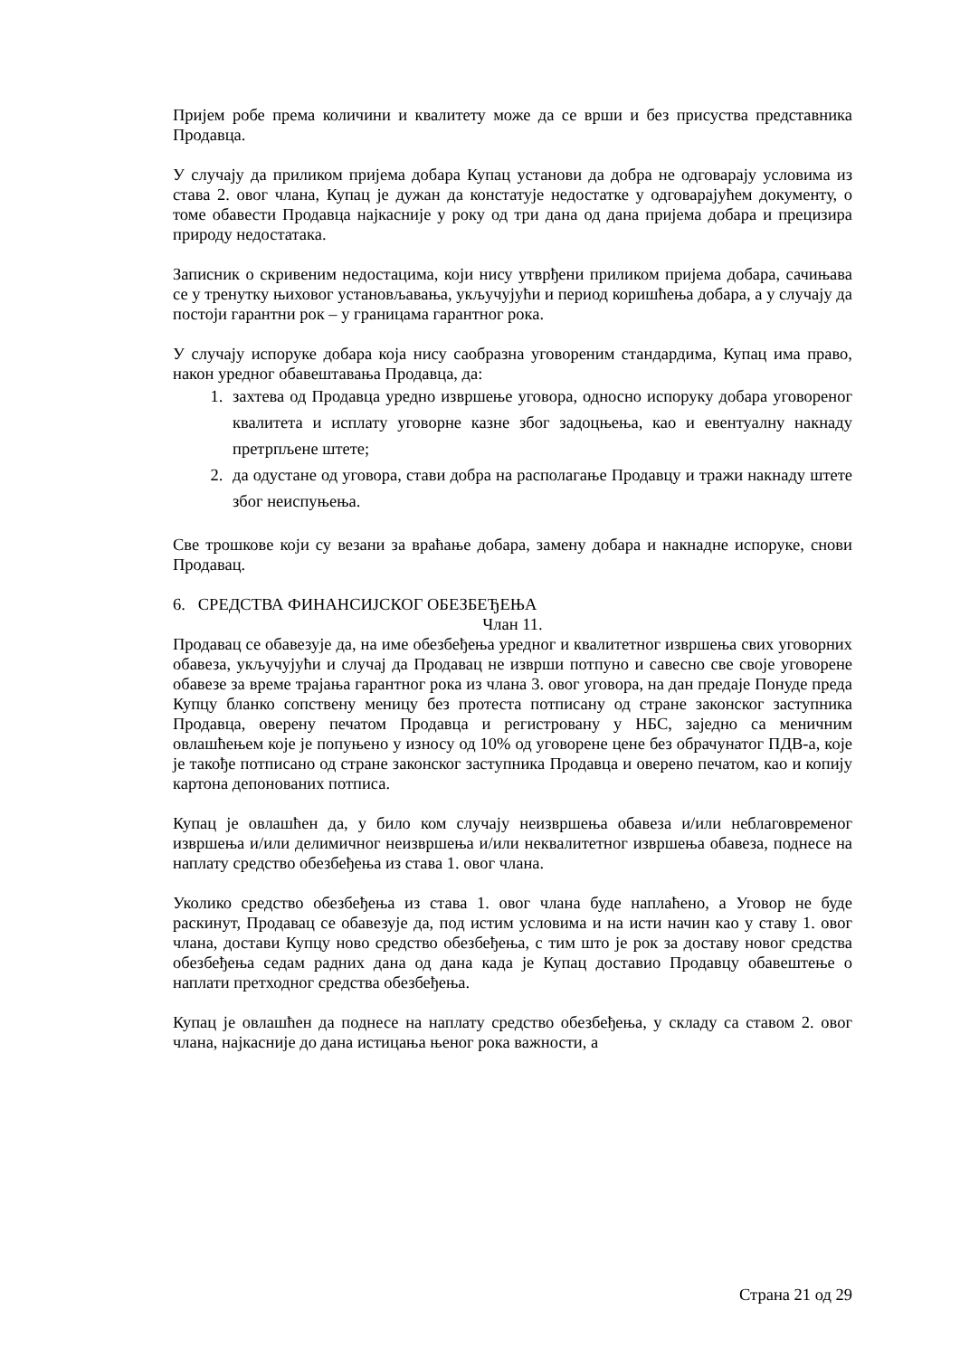Пријем робе према количини и квалитету може да се врши и без присуства представника Продавца.
У случају да приликом пријема добара Купац установи да добра не одговарају условима из става 2. овог члана, Купац је дужан да констатује недостатке у одговарајућем документу, о томе обавести Продавца најкасније у року од три дана од дана пријема добара и прецизира природу недостатака.
Записник о скривеним недостацима, који нису утврђени приликом пријема добара, сачињава се у тренутку њиховог установљавања, укључујући и период коришћења добара, а у случају да постоји гарантни рок – у границама гарантног рока.
У случају испоруке добара која нису саобразна уговореним стандардима, Купац има право, након уредног обавештавања Продавца, да:
1. захтева од Продавца уредно извршење уговора, односно испоруку добара уговореног квалитета и исплату уговорне казне због задоцњења, као и евентуалну накнаду претрпљене штете;
2. да одустане од уговора, стави добра на располагање Продавцу и тражи накнаду штете због неиспуњења.
Све трошкове који су везани за враћање добара, замену добара и накнадне испоруке, снови Продавац.
6. СРЕДСТВА ФИНАНСИЈСКОГ ОБЕЗБЕЂЕЊА
Члан 11.
Продавац се обавезује да, на име обезбеђења уредног и квалитетног извршења свих уговорних обавеза, укључујући и случај да Продавац не изврши потпуно и савесно све своје уговорене обавезе за време трајања гарантног рока из члана 3. овог уговора, на дан предаје Понуде преда Купцу бланко сопствену меницу без протеста потписану од стране законског заступника Продавца, оверену печатом Продавца и регистровану у НБС, заједно са меничним овлашћењем које је попуњено у износу од 10% од уговорене цене без обрачунатог ПДВ-а, које је такође потписано од стране законског заступника Продавца и оверено печатом, као и копију картона депонованих потписа.
Купац је овлашћен да, у било ком случају неизвршења обавеза и/или неблаговременог извршења и/или делимичног неизвршења и/или неквалитетног извршења обавеза, поднесе на наплату средство обезбеђења из става 1. овог члана.
Уколико средство обезбеђења из става 1. овог члана буде наплаћено, а Уговор не буде раскинут, Продавац се обавезује да, под истим условима и на исти начин као у ставу 1. овог члана, достави Купцу ново средство обезбеђења, с тим што је рок за доставу новог средства обезбеђења седам радних дана од дана када је Купац доставио Продавцу обавештење о наплати претходног средства обезбеђења.
Купац је овлашћен да поднесе на наплату средство обезбеђења, у складу са ставом 2. овог члана, најкасније до дана истицања њеног рока важности, а
Страна 21 од 29